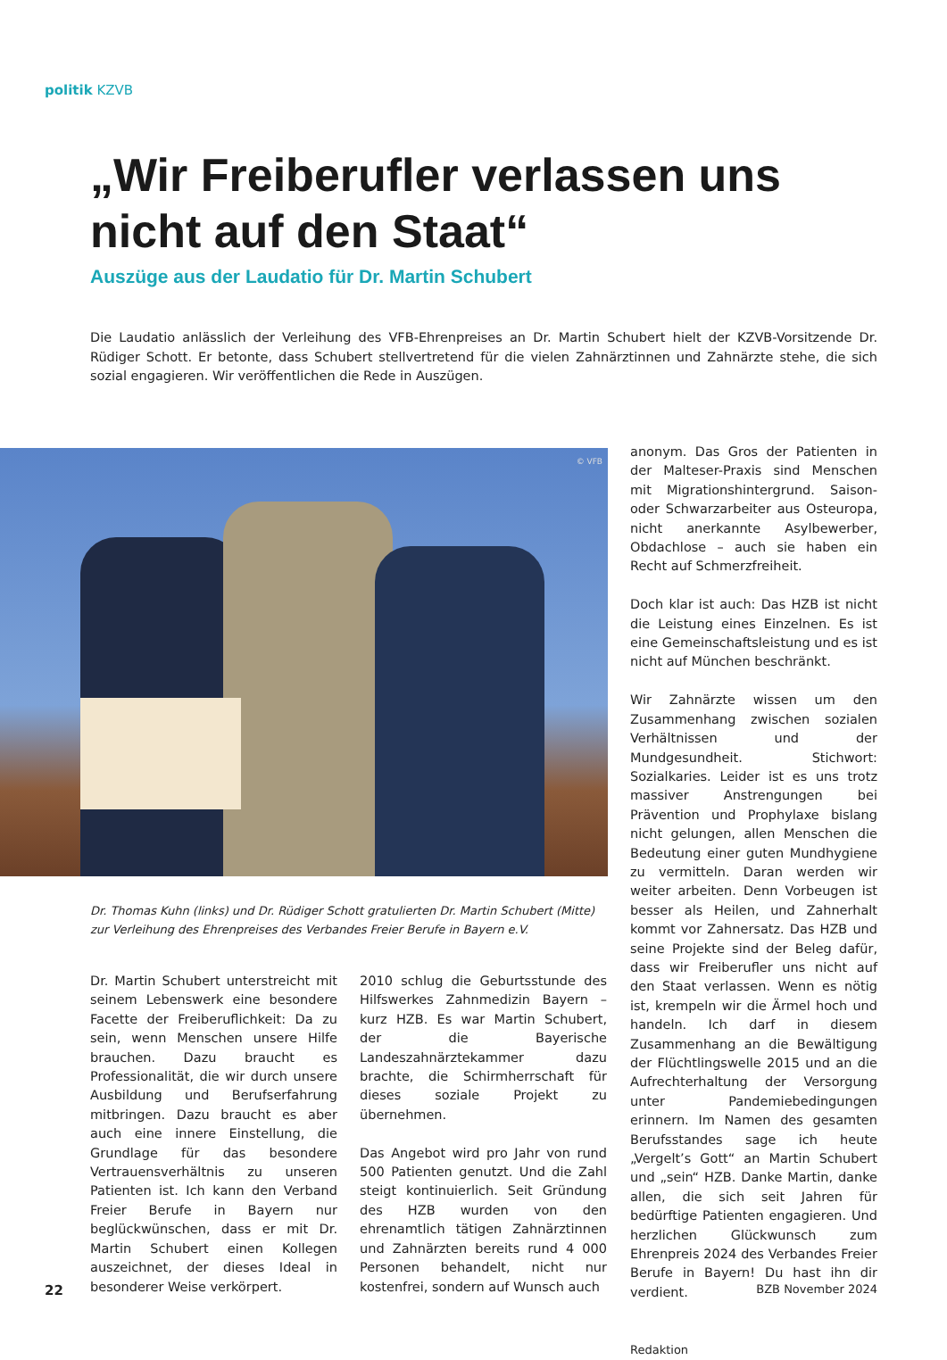politik KZVB
„Wir Freiberufler verlassen uns nicht auf den Staat“
Auszüge aus der Laudatio für Dr. Martin Schubert
Die Laudatio anlässlich der Verleihung des VFB-Ehrenpreises an Dr. Martin Schubert hielt der KZVB-Vorsitzende Dr. Rüdiger Schott. Er betonte, dass Schubert stellvertretend für die vielen Zahnärztinnen und Zahnärzte stehe, die sich sozial engagieren. Wir veröffentlichen die Rede in Auszügen.
© VFB
Dr. Thomas Kuhn (links) und Dr. Rüdiger Schott gratulierten Dr. Martin Schubert (Mitte) zur Verleihung des Ehrenpreises des Verbandes Freier Berufe in Bayern e.V.
Dr. Martin Schubert unterstreicht mit seinem Lebenswerk eine besondere Facette der Freiberuflichkeit: Da zu sein, wenn Menschen unsere Hilfe brauchen. Dazu braucht es Professionalität, die wir durch unsere Ausbildung und Berufserfahrung mitbringen. Dazu braucht es aber auch eine innere Einstellung, die Grundlage für das besondere Vertrauensverhältnis zu unseren Patienten ist. Ich kann den Verband Freier Berufe in Bayern nur beglückwünschen, dass er mit Dr. Martin Schubert einen Kollegen auszeichnet, der dieses Ideal in besonderer Weise verkörpert.
2010 schlug die Geburtsstunde des Hilfswerkes Zahnmedizin Bayern – kurz HZB. Es war Martin Schubert, der die Bayerische Landeszahnärztekammer dazu brachte, die Schirmherrschaft für dieses soziale Projekt zu übernehmen.
Das Angebot wird pro Jahr von rund 500 Patienten genutzt. Und die Zahl steigt kontinuierlich. Seit Gründung des HZB wurden von den ehrenamtlich tätigen Zahnärztinnen und Zahnärzten bereits rund 4 000 Personen behandelt, nicht nur kostenfrei, sondern auf Wunsch auch
anonym. Das Gros der Patienten in der Malteser-Praxis sind Menschen mit Migrationshintergrund. Saison- oder Schwarzarbeiter aus Osteuropa, nicht anerkannte Asylbewerber, Obdachlose – auch sie haben ein Recht auf Schmerzfreiheit.
Doch klar ist auch: Das HZB ist nicht die Leistung eines Einzelnen. Es ist eine Gemeinschaftsleistung und es ist nicht auf München beschränkt.
Wir Zahnärzte wissen um den Zusammenhang zwischen sozialen Verhältnissen und der Mundgesundheit. Stichwort: Sozialkaries. Leider ist es uns trotz massiver Anstrengungen bei Prävention und Prophylaxe bislang nicht gelungen, allen Menschen die Bedeutung einer guten Mundhygiene zu vermitteln. Daran werden wir weiter arbeiten. Denn Vorbeugen ist besser als Heilen, und Zahnerhalt kommt vor Zahnersatz. Das HZB und seine Projekte sind der Beleg dafür, dass wir Freiberufler uns nicht auf den Staat verlassen. Wenn es nötig ist, krempeln wir die Ärmel hoch und handeln. Ich darf in diesem Zusammenhang an die Bewältigung der Flüchtlingswelle 2015 und an die Aufrechterhaltung der Versorgung unter Pandemiebedingungen erinnern. Im Namen des gesamten Berufsstandes sage ich heute „Vergelt’s Gott“ an Martin Schubert und „sein“ HZB. Danke Martin, danke allen, die sich seit Jahren für bedürftige Patienten engagieren. Und herzlichen Glückwunsch zum Ehrenpreis 2024 des Verbandes Freier Berufe in Bayern! Du hast ihn dir verdient.
Redaktion
22 BZB November 2024